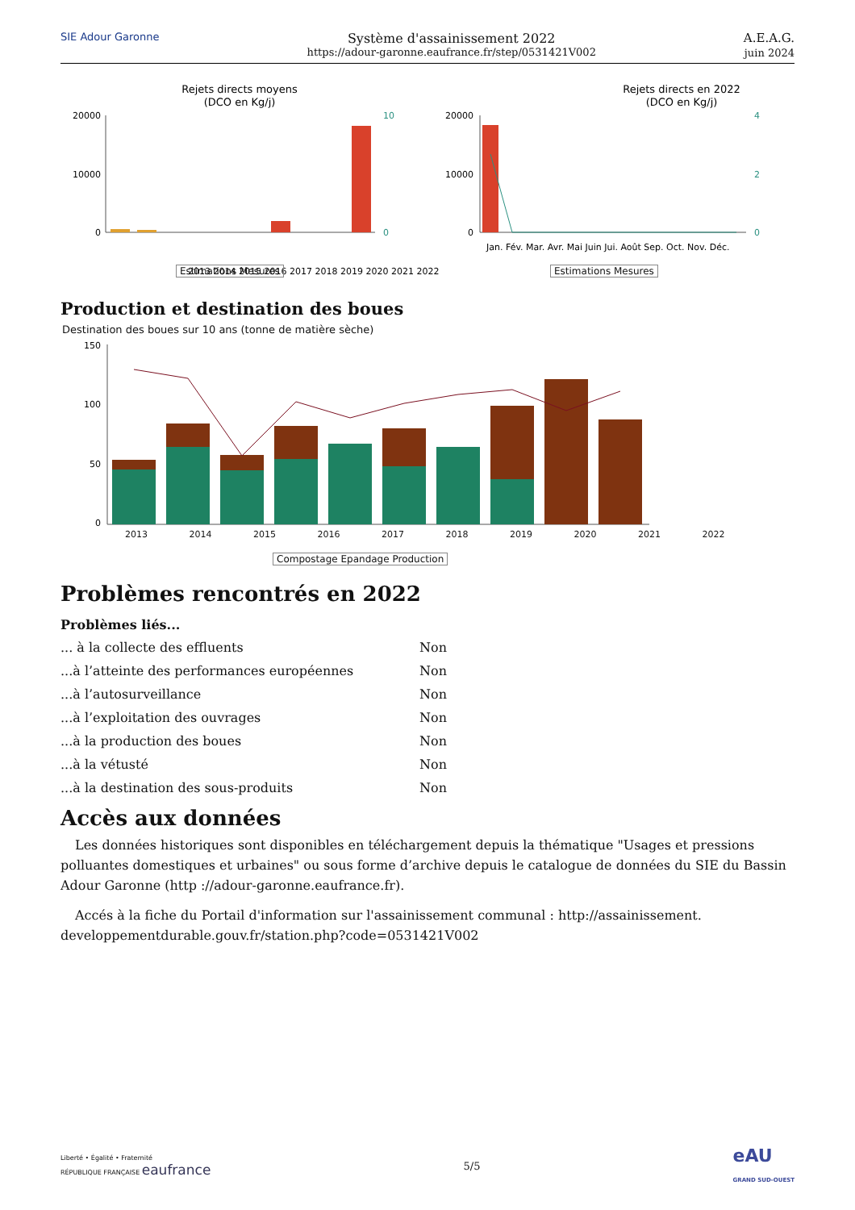SIE Adour Garonne
Système d'assainissement 2022
https://adour-garonne.eaufrance.fr/step/0531421V002
A.E.A.G.
juin 2024
Rejets directs moyens
(DCO en Kg/j)
20000
10000
0
10
0
2013 2014 2015 2016 2017 2018 2019 2020 2021 2022
.
Rejets directs en 2022
(DCO en Kg/j)
20000
10000
0
4
2
0
Jan. Fév. Mar. Avr. Mai Juin Jui. Août Sep. Oct. Nov. Déc.
Estimations Mesures Estimations Mesures
Production et destination des boues
Destination des boues sur 10 ans (tonne de matière sèche)
150
100
50
0
2013 2014 2015 2016 2017 2018 2019 2020 2021 2022
Compostage Epandage Production
Problèmes rencontrés en 2022
Problèmes liés...
| ... à la collecte des effluents | Non |
| ...à l’atteinte des performances européennes | Non |
| ...à l’autosurveillance | Non |
| ...à l’exploitation des ouvrages | Non |
| ...à la production des boues | Non |
| ...à la vétusté | Non |
| ...à la destination des sous-produits | Non |
Accès aux données
Les données historiques sont disponibles en téléchargement depuis la thématique "Usages et pressions polluantes domestiques et urbaines" ou sous forme d’archive depuis le catalogue de données du SIE du Bassin Adour Garonne (http ://adour-garonne.eaufrance.fr).
Accés à la fiche du Portail d'information sur l'assainissement communal : http://assainissement. developpementdurable.gouv.fr/station.php?code=0531421V002
Liberté • Égalité • Fraternité
RÉPUBLIQUE FRANÇAISE eaufrance
5/5
eAU
GRAND SUD-OUEST